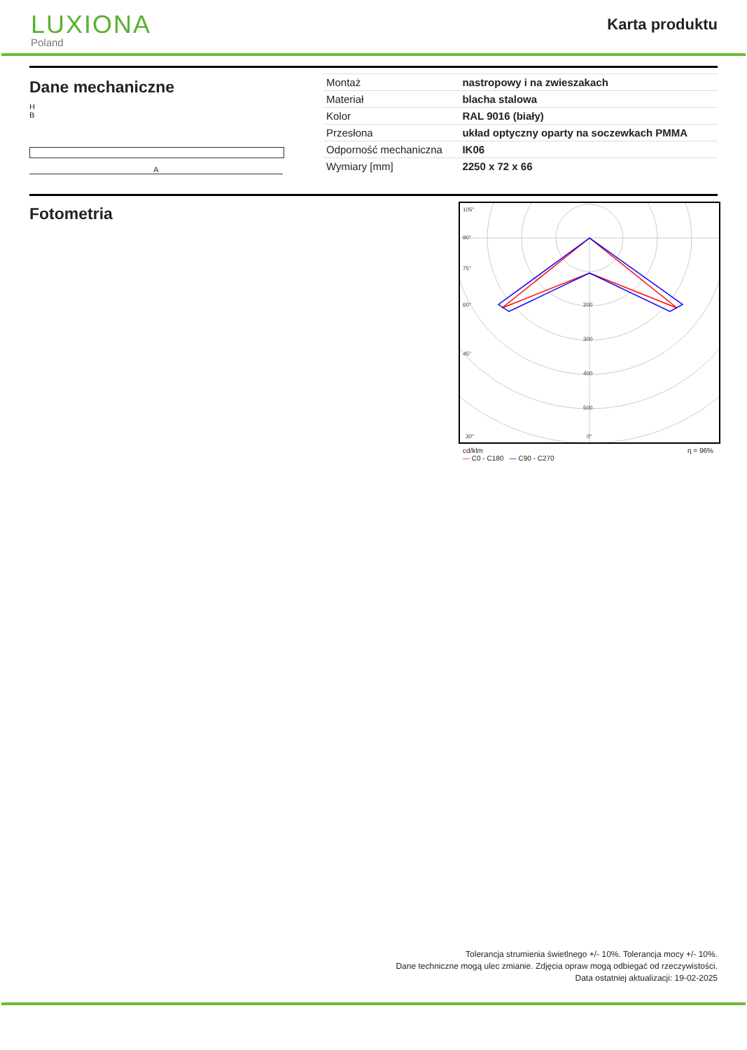LUXIONA
Poland
Karta produktu
Dane mechaniczne
H
B
A
| Montaż | nastropowy i na zwieszakach |
| Materiał | blacha stalowa |
| Kolor | RAL 9016 (biały) |
| Przesłona | układ optyczny oparty na soczewkach PMMA |
| Odporność mechaniczna | IK06 |
| Wymiary [mm] | 2250 x 72 x 66 |
Fotometria
105°
90°
75°
60°
45°
30°
200
300
400
500
0°
cd/klm
— C0 - C180 — C90 - C270 η = 96%
Tolerancja strumienia świetlnego +/- 10%. Tolerancja mocy +/- 10%.
Dane techniczne mogą ulec zmianie. Zdjęcia opraw mogą odbiegać od rzeczywistości.
Data ostatniej aktualizacji: 19-02-2025